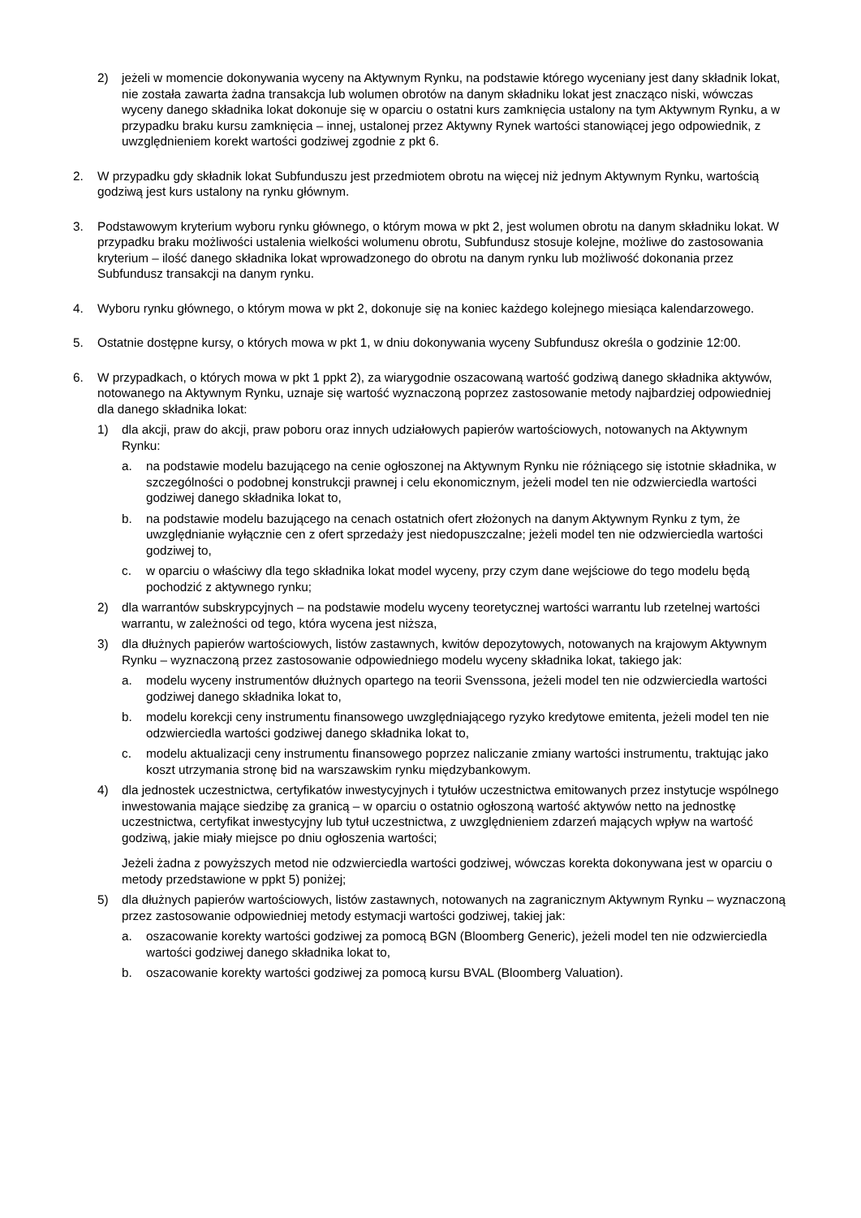2) jeżeli w momencie dokonywania wyceny na Aktywnym Rynku, na podstawie którego wyceniany jest dany składnik lokat, nie została zawarta żadna transakcja lub wolumen obrotów na danym składniku lokat jest znacząco niski, wówczas wyceny danego składnika lokat dokonuje się w oparciu o ostatni kurs zamknięcia ustalony na tym Aktywnym Rynku, a w przypadku braku kursu zamknięcia – innej, ustalonej przez Aktywny Rynek wartości stanowiącej jego odpowiednik, z uwzględnieniem korekt wartości godziwej zgodnie z pkt 6.
2. W przypadku gdy składnik lokat Subfunduszu jest przedmiotem obrotu na więcej niż jednym Aktywnym Rynku, wartością godziwą jest kurs ustalony na rynku głównym.
3. Podstawowym kryterium wyboru rynku głównego, o którym mowa w pkt 2, jest wolumen obrotu na danym składniku lokat. W przypadku braku możliwości ustalenia wielkości wolumenu obrotu, Subfundusz stosuje kolejne, możliwe do zastosowania kryterium – ilość danego składnika lokat wprowadzonego do obrotu na danym rynku lub możliwość dokonania przez Subfundusz transakcji na danym rynku.
4. Wyboru rynku głównego, o którym mowa w pkt 2, dokonuje się na koniec każdego kolejnego miesiąca kalendarzowego.
5. Ostatnie dostępne kursy, o których mowa w pkt 1, w dniu dokonywania wyceny Subfundusz określa o godzinie 12:00.
6. W przypadkach, o których mowa w pkt 1 ppkt 2), za wiarygodnie oszacowaną wartość godziwą danego składnika aktywów, notowanego na Aktywnym Rynku, uznaje się wartość wyznaczoną poprzez zastosowanie metody najbardziej odpowiedniej dla danego składnika lokat:
1) dla akcji, praw do akcji, praw poboru oraz innych udziałowych papierów wartościowych, notowanych na Aktywnym Rynku:
a. na podstawie modelu bazującego na cenie ogłoszonej na Aktywnym Rynku nie różniącego się istotnie składnika, w szczególności o podobnej konstrukcji prawnej i celu ekonomicznym, jeżeli model ten nie odzwierciedla wartości godziwej danego składnika lokat to,
b. na podstawie modelu bazującego na cenach ostatnich ofert złożonych na danym Aktywnym Rynku z tym, że uwzględnianie wyłącznie cen z ofert sprzedaży jest niedopuszczalne; jeżeli model ten nie odzwierciedla wartości godziwej to,
c. w oparciu o właściwy dla tego składnika lokat model wyceny, przy czym dane wejściowe do tego modelu będą pochodzić z aktywnego rynku;
2) dla warrantów subskrypcyjnych – na podstawie modelu wyceny teoretycznej wartości warrantu lub rzetelnej wartości warrantu, w zależności od tego, która wycena jest niższa,
3) dla dłużnych papierów wartościowych, listów zastawnych, kwitów depozytowych, notowanych na krajowym Aktywnym Rynku – wyznaczoną przez zastosowanie odpowiedniego modelu wyceny składnika lokat, takiego jak:
a. modelu wyceny instrumentów dłużnych opartego na teorii Svenssona, jeżeli model ten nie odzwierciedla wartości godziwej danego składnika lokat to,
b. modelu korekcji ceny instrumentu finansowego uwzględniającego ryzyko kredytowe emitenta, jeżeli model ten nie odzwierciedla wartości godziwej danego składnika lokat to,
c. modelu aktualizacji ceny instrumentu finansowego poprzez naliczanie zmiany wartości instrumentu, traktując jako koszt utrzymania stronę bid na warszawskim rynku międzybankowym.
4) dla jednostek uczestnictwa, certyfikatów inwestycyjnych i tytułów uczestnictwa emitowanych przez instytucje wspólnego inwestowania mające siedzibę za granicą – w oparciu o ostatnio ogłoszoną wartość aktywów netto na jednostkę uczestnictwa, certyfikat inwestycyjny lub tytuł uczestnictwa, z uwzględnieniem zdarzeń mających wpływ na wartość godziwą, jakie miały miejsce po dniu ogłoszenia wartości;
Jeżeli żadna z powyższych metod nie odzwierciedla wartości godziwej, wówczas korekta dokonywana jest w oparciu o metody przedstawione w ppkt 5) poniżej;
5) dla dłużnych papierów wartościowych, listów zastawnych, notowanych na zagranicznym Aktywnym Rynku – wyznaczoną przez zastosowanie odpowiedniej metody estymacji wartości godziwej, takiej jak:
a. oszacowanie korekty wartości godziwej za pomocą BGN (Bloomberg Generic), jeżeli model ten nie odzwierciedla wartości godziwej danego składnika lokat to,
b. oszacowanie korekty wartości godziwej za pomocą kursu BVAL (Bloomberg Valuation).